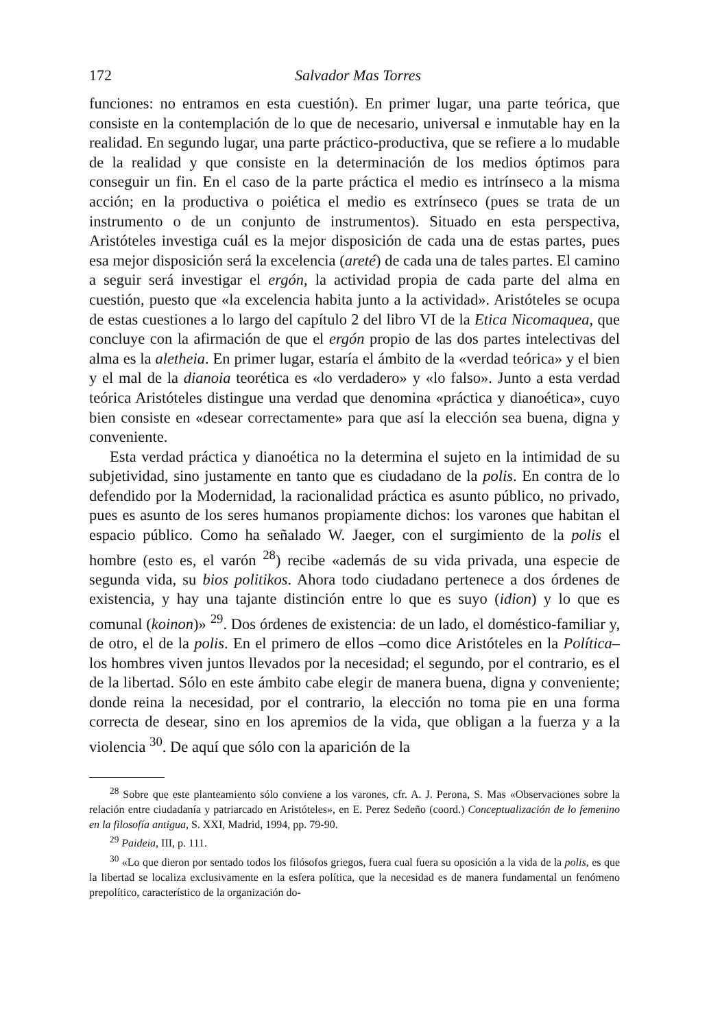172 Salvador Mas Torres
funciones: no entramos en esta cuestión). En primer lugar, una parte teórica, que consiste en la contemplación de lo que de necesario, universal e inmutable hay en la realidad. En segundo lugar, una parte práctico-productiva, que se refiere a lo mudable de la realidad y que consiste en la determinación de los medios óptimos para conseguir un fin. En el caso de la parte práctica el medio es intrínseco a la misma acción; en la productiva o poiética el medio es extrínseco (pues se trata de un instrumento o de un conjunto de instrumentos). Situado en esta perspectiva, Aristóteles investiga cuál es la mejor disposición de cada una de estas partes, pues esa mejor disposición será la excelencia (areté) de cada una de tales partes. El camino a seguir será investigar el ergón, la actividad propia de cada parte del alma en cuestión, puesto que «la excelencia habita junto a la actividad». Aristóteles se ocupa de estas cuestiones a lo largo del capítulo 2 del libro VI de la Etica Nicomaquea, que concluye con la afirmación de que el ergón propio de las dos partes intelectivas del alma es la aletheia. En primer lugar, estaría el ámbito de la «verdad teórica» y el bien y el mal de la dianoia teorética es «lo verdadero» y «lo falso». Junto a esta verdad teórica Aristóteles distingue una verdad que denomina «práctica y dianoética», cuyo bien consiste en «desear correctamente» para que así la elección sea buena, digna y conveniente.
Esta verdad práctica y dianoética no la determina el sujeto en la intimidad de su subjetividad, sino justamente en tanto que es ciudadano de la polis. En contra de lo defendido por la Modernidad, la racionalidad práctica es asunto público, no privado, pues es asunto de los seres humanos propiamente dichos: los varones que habitan el espacio público. Como ha señalado W. Jaeger, con el surgimiento de la polis el hombre (esto es, el varón <sup>28</sup>) recibe «además de su vida privada, una especie de segunda vida, su bios politikos. Ahora todo ciudadano pertenece a dos órdenes de existencia, y hay una tajante distinción entre lo que es suyo (idion) y lo que es comunal (koinon)» <sup>29</sup>. Dos órdenes de existencia: de un lado, el doméstico-familiar y, de otro, el de la polis. En el primero de ellos –como dice Aristóteles en la Política– los hombres viven juntos llevados por la necesidad; el segundo, por el contrario, es el de la libertad. Sólo en este ámbito cabe elegir de manera buena, digna y conveniente; donde reina la necesidad, por el contrario, la elección no toma pie en una forma correcta de desear, sino en los apremios de la vida, que obligan a la fuerza y a la violencia <sup>30</sup>. De aquí que sólo con la aparición de la
<sup>28</sup> Sobre que este planteamiento sólo conviene a los varones, cfr. A. J. Perona, S. Mas «Observaciones sobre la relación entre ciudadanía y patriarcado en Aristóteles», en E. Perez Sedeño (coord.) Conceptualización de lo femenino en la filosofía antigua, S. XXI, Madrid, 1994, pp. 79-90.
<sup>29</sup> Paideia, III, p. 111.
<sup>30</sup> «Lo que dieron por sentado todos los filósofos griegos, fuera cual fuera su oposición a la vida de la polis, es que la libertad se localiza exclusivamente en la esfera política, que la necesidad es de manera fundamental un fenómeno prepolítico, característico de la organización do-